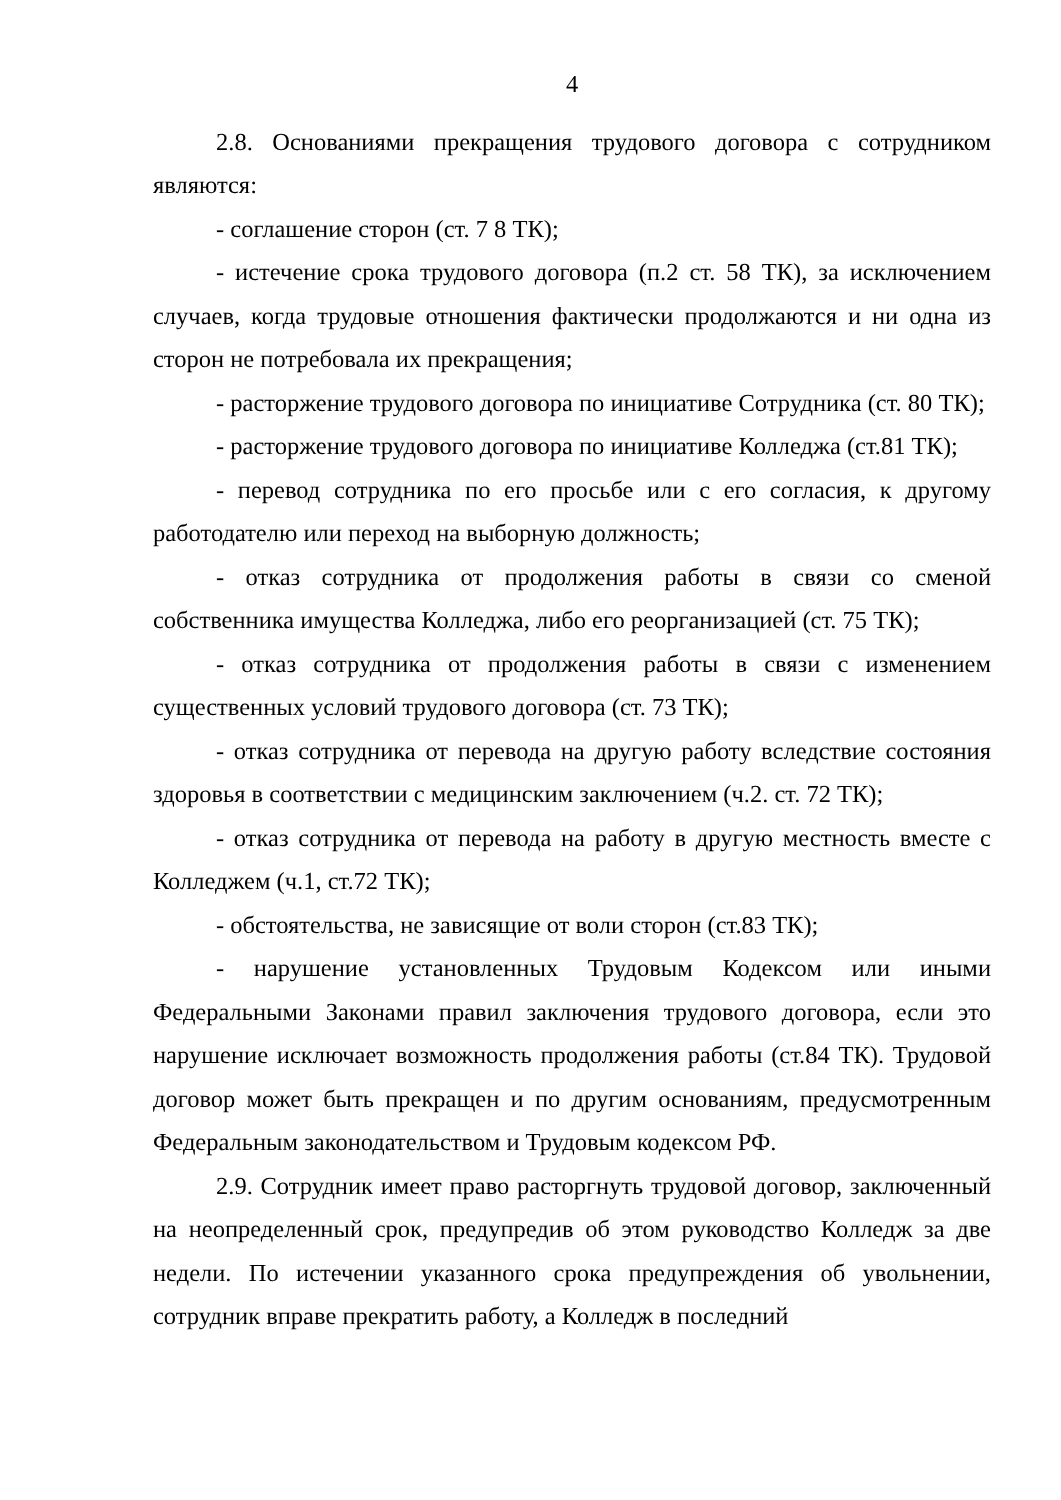4
2.8. Основаниями прекращения трудового договора с сотрудником являются:
- соглашение сторон (ст. 7 8 ТК);
- истечение срока трудового договора (п.2 ст. 58 ТК), за исключением случаев, когда трудовые отношения фактически продолжаются и ни одна из сторон не потребовала их прекращения;
- расторжение трудового договора по инициативе Сотрудника (ст. 80 ТК);
- расторжение трудового договора по инициативе Колледжа (ст.81 ТК);
- перевод сотрудника по его просьбе или с его согласия, к другому работодателю или переход на выборную должность;
- отказ сотрудника от продолжения работы в связи со сменой собственника имущества Колледжа, либо его реорганизацией (ст. 75 ТК);
- отказ сотрудника от продолжения работы в связи с изменением существенных условий трудового договора (ст. 73 ТК);
- отказ сотрудника от перевода на другую работу вследствие состояния здоровья в соответствии с медицинским заключением (ч.2. ст. 72 ТК);
- отказ сотрудника от перевода на работу в другую местность вместе с Колледжем (ч.1, ст.72 ТК);
- обстоятельства, не зависящие от воли сторон (ст.83 ТК);
- нарушение установленных Трудовым Кодексом или иными Федеральными Законами правил заключения трудового договора, если это нарушение исключает возможность продолжения работы (ст.84 ТК). Трудовой договор может быть прекращен и по другим основаниям, предусмотренным Федеральным законодательством и Трудовым кодексом РФ.
2.9. Сотрудник имеет право расторгнуть трудовой договор, заключенный на неопределенный срок, предупредив об этом руководство Колледж за две недели. По истечении указанного срока предупреждения об увольнении, сотрудник вправе прекратить работу, а Колледж в последний